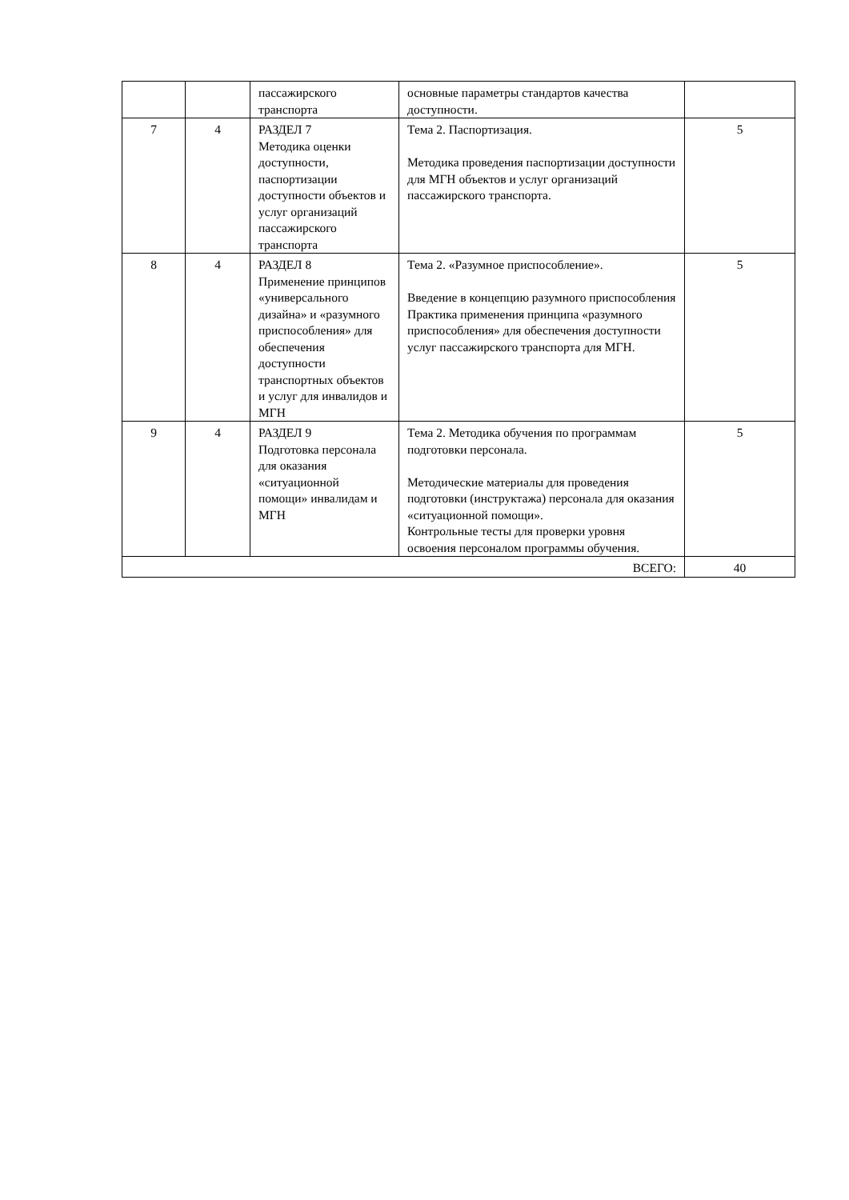| | | пассажирского транспорта | основные параметры стандартов качества доступности. | |
| 7 | 4 | РАЗДЕЛ 7 Методика оценки доступности, паспортизации доступности объектов и услуг организаций пассажирского транспорта | Тема 2. Паспортизация. Методика проведения паспортизации доступности для МГН объектов и услуг организаций пассажирского транспорта. | 5 |
| 8 | 4 | РАЗДЕЛ 8 Применение принципов «универсального дизайна» и «разумного приспособления» для обеспечения доступности транспортных объектов и услуг для инвалидов и МГН | Тема 2. «Разумное приспособление». Введение в концепцию разумного приспособления Практика применения принципа «разумного приспособления» для обеспечения доступности услуг пассажирского транспорта для МГН. | 5 |
| 9 | 4 | РАЗДЕЛ 9 Подготовка персонала для оказания «ситуационной помощи» инвалидам и МГН | Тема 2. Методика обучения по программам подготовки персонала. Методические материалы для проведения подготовки (инструктажа) персонала для оказания «ситуационной помощи». Контрольные тесты для проверки уровня освоения персоналом программы обучения. | 5 |
| ВСЕГО: | | | | 40 |